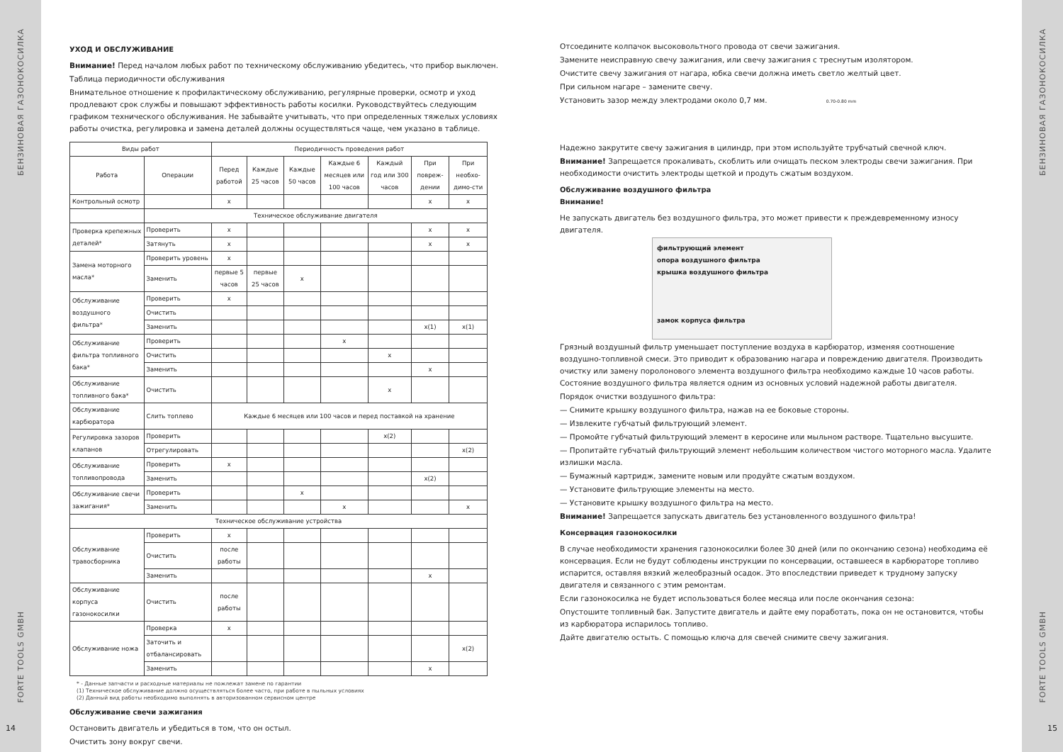БЕНЗИНОВАЯ ГАЗОНОКОСИЛКА
FORTE TOOLS GMBH
УХОД И ОБСЛУЖИВАНИЕ
Внимание! Перед началом любых работ по техническому обслуживанию убедитесь, что прибор выключен.
Таблица периодичности обслуживания
Внимательное отношение к профилактическому обслуживанию, регулярные проверки, осмотр и уход продлевают срок службы и повышают эффективность работы косилки. Руководствуйтесь следующим графиком технического обслуживания. Не забывайте учитывать, что при определенных тяжелых условиях работы очистка, регулировка и замена деталей должны осуществляться чаще, чем указано в таблице.
| Виды работ | | Периодичность проведения работ | | | | | | |
| --- | --- | --- | --- | --- | --- | --- | --- | --- |
| Работа | Операции | Перед работой | Каждые 25 часов | Каждые 50 часов | Каждые 6 месяцев или 100 часов | Каждый год или 300 часов | При повреж-дении | При необхо-димо-сти |
| Контрольный осмотр | | x | | | | | x | x |
| | Техническое обслуживание двигателя | | | | | | | |
| Проверка крепежных деталей* | Проверить | x | | | | | x | x |
| | Затянуть | x | | | | | x | x |
| Замена моторного масла* | Проверить уровень | x | | | | | | |
| | Заменить | первые 5 часов | первые 25 часов | x | | | | |
| Обслуживание воздушного фильтра* | Проверить | x | | | | | | |
| | Очистить | | | | | | | |
| | Заменить | | | | | | x(1) | x(1) |
| Обслуживание фильтра топливного бака* | Проверить | | | | x | | | |
| | Очистить | | | | | x | | |
| | Заменить | | | | | | x | |
| Обслуживание топливного бака* | Очистить | | | | | x | | |
| Обслуживание карбюратора | Слить топлево | Каждые 6 месяцев или 100 часов и перед поставкой на хранение | | | | | | |
| Регулировка зазоров клапанов | Проверить | | | | | x(2) | | |
| | Отрегулировать | | | | | | | x(2) |
| Обслуживание топливопровода | Проверить | x | | | | | | |
| | Заменить | | | | | | x(2) | |
| Обслуживание свечи зажигания* | Проверить | | | x | | | | |
| | Заменить | | | | x | | | x |
| Техническое обслуживание устройства | | | | | | | | |
| Обслуживание травосборника | Проверить | x | | | | | | |
| | Очистить | после работы | | | | | | |
| | Заменить | | | | | | x | |
| Обслуживание корпуса газонокосилки | Очистить | после работы | | | | | | |
| Обслуживание ножа | Проверка | x | | | | | | |
| | Заточить и отбалансировать | | | | | | | x(2) |
| | Заменить | | | | | | x | |
* - Данные запчасти и расходные материалы не пожлежат замене по гарантии
(1) Техническое обслуживание должно осуществляться более часто, при работе в пыльных условиях
(2) Данный вид работы необходимо выполнять в авторизованном сервисном центре
Обслуживание свечи зажигания
Остановить двигатель и убедиться в том, что он остыл.
Очистить зону вокруг свечи.
14
Отсоедините колпачок высоковольтного провода от свечи зажигания.
Замените неисправную свечу зажигания, или свечу зажигания с треснутым изолятором.
Очистите свечу зажигания от нагара, юбка свечи должна иметь светло желтый цвет.
При сильном нагаре – замените свечу.
Установить зазор между электродами около 0,7 мм. 0.70-0.80 mm
Надежно закрутите свечу зажигания в цилиндр, при этом используйте трубчатый свечной ключ.
Внимание! Запрещается прокаливать, скоблить или очищать песком электроды свечи зажигания. При необходимости очистить электроды щеткой и продуть сжатым воздухом.
Обслуживание воздушного фильтра
Внимание!
Не запускать двигатель без воздушного фильтра, это может привести к преждевременному износу двигателя.
фильтрующий элемент
опора воздушного фильтра
крышка воздушного фильтра
замок корпуса фильтра
Грязный воздушный фильтр уменьшает поступление воздуха в карбюратор, изменяя соотношение воздушно-топливной смеси. Это приводит к образованию нагара и повреждению двигателя. Производить очистку или замену поролонового элемента воздушного фильтра необходимо каждые 10 часов работы. Состояние воздушного фильтра является одним из основных условий надежной работы двигателя.
Порядок очистки воздушного фильтра:
— Снимите крышку воздушного фильтра, нажав на ее боковые стороны.
— Извлеките губчатый фильтрующий элемент.
— Промойте губчатый фильтрующий элемент в керосине или мыльном растворе. Тщательно высушите.
— Пропитайте губчатый фильтрующий элемент небольшим количеством чистого моторного масла. Удалите излишки масла.
— Бумажный картридж, замените новым или продуйте сжатым воздухом.
— Установите фильтрующие элементы на место.
— Установите крышку воздушного фильтра на место.
Внимание! Запрещается запускать двигатель без установленного воздушного фильтра!
Консервация газонокосилки
В случае необходимости хранения газонокосилки более 30 дней (или по окончанию сезона) необходима её консервация. Если не будут соблюдены инструкции по консервации, оставшееся в карбюраторе топливо испарится, оставляя вязкий желеобразный осадок. Это впоследствии приведет к трудному запуску двигателя и связанного с этим ремонтам.
Если газонокосилка не будет использоваться более месяца или после окончания сезона:
Опустошите топливный бак. Запустите двигатель и дайте ему поработать, пока он не остановится, чтобы из карбюратора испарилось топливо.
Дайте двигателю остыть. С помощью ключа для свечей снимите свечу зажигания.
15
БЕНЗИНОВАЯ ГАЗОНОКОСИЛКА
FORTE TOOLS GMBH